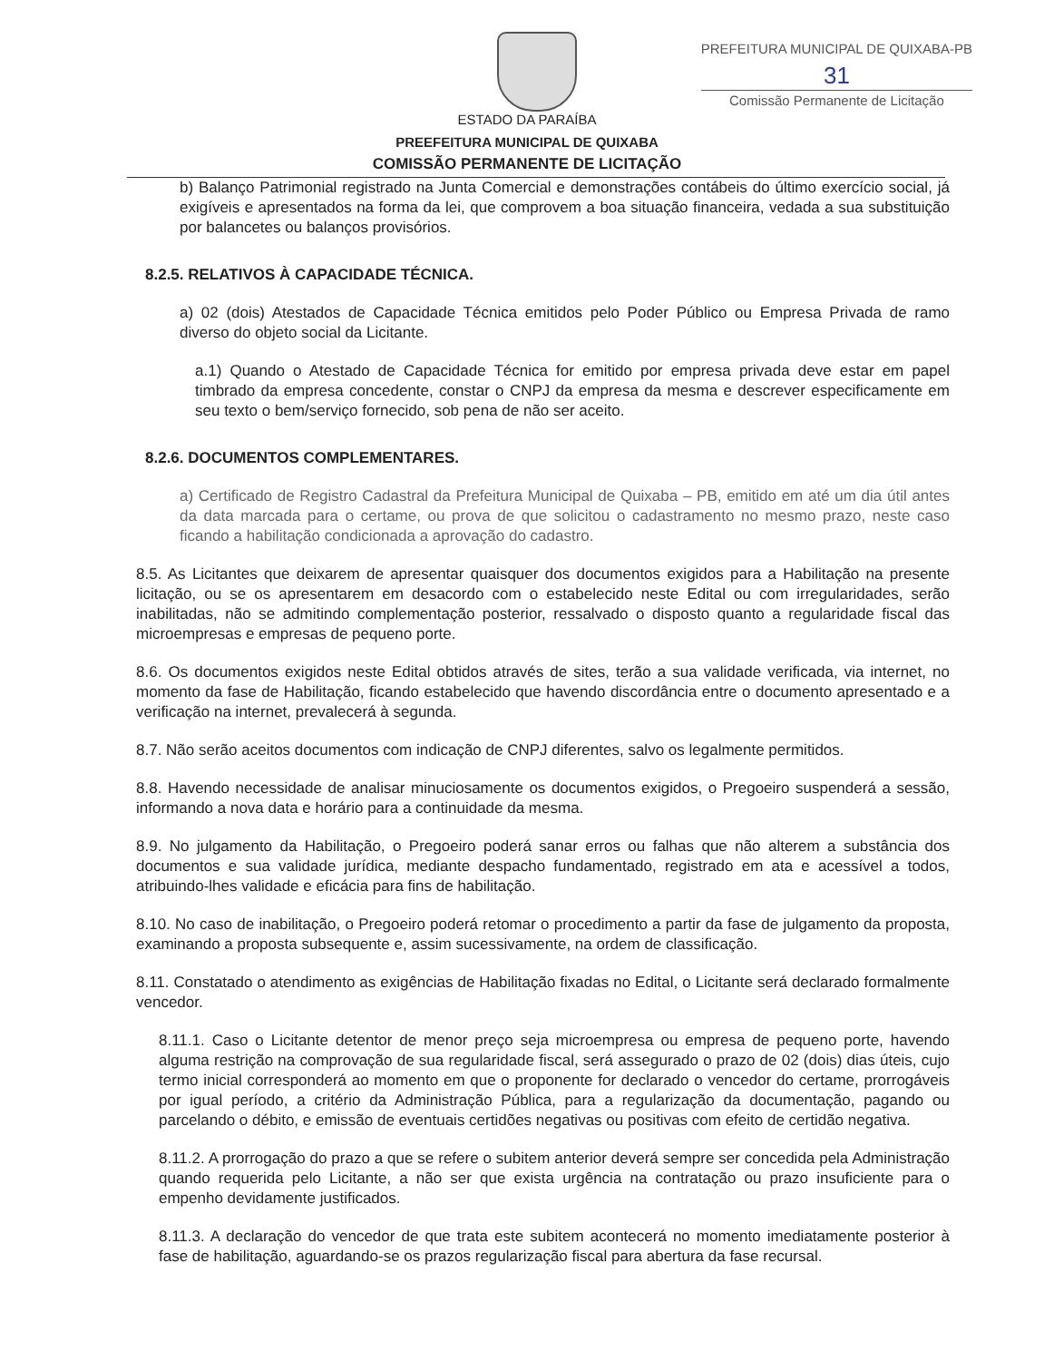PREFEITURA MUNICIPAL DE QUIXABA-PB
31
Comissão Permanente de Licitação
ESTADO DA PARAÍBA
PREEFEITURA MUNICIPAL DE QUIXABA
COMISSÃO PERMANENTE DE LICITAÇÃO
b) Balanço Patrimonial registrado na Junta Comercial e demonstrações contábeis do último exercício social, já exigíveis e apresentados na forma da lei, que comprovem a boa situação financeira, vedada a sua substituição por balancetes ou balanços provisórios.
8.2.5. RELATIVOS À CAPACIDADE TÉCNICA.
a) 02 (dois) Atestados de Capacidade Técnica emitidos pelo Poder Público ou Empresa Privada de ramo diverso do objeto social da Licitante.
a.1) Quando o Atestado de Capacidade Técnica for emitido por empresa privada deve estar em papel timbrado da empresa concedente, constar o CNPJ da empresa da mesma e descrever especificamente em seu texto o bem/serviço fornecido, sob pena de não ser aceito.
8.2.6. DOCUMENTOS COMPLEMENTARES.
a) Certificado de Registro Cadastral da Prefeitura Municipal de Quixaba – PB, emitido em até um dia útil antes da data marcada para o certame, ou prova de que solicitou o cadastramento no mesmo prazo, neste caso ficando a habilitação condicionada a aprovação do cadastro.
8.5. As Licitantes que deixarem de apresentar quaisquer dos documentos exigidos para a Habilitação na presente licitação, ou se os apresentarem em desacordo com o estabelecido neste Edital ou com irregularidades, serão inabilitadas, não se admitindo complementação posterior, ressalvado o disposto quanto a regularidade fiscal das microempresas e empresas de pequeno porte.
8.6. Os documentos exigidos neste Edital obtidos através de sites, terão a sua validade verificada, via internet, no momento da fase de Habilitação, ficando estabelecido que havendo discordância entre o documento apresentado e a verificação na internet, prevalecerá à segunda.
8.7. Não serão aceitos documentos com indicação de CNPJ diferentes, salvo os legalmente permitidos.
8.8. Havendo necessidade de analisar minuciosamente os documentos exigidos, o Pregoeiro suspenderá a sessão, informando a nova data e horário para a continuidade da mesma.
8.9. No julgamento da Habilitação, o Pregoeiro poderá sanar erros ou falhas que não alterem a substância dos documentos e sua validade jurídica, mediante despacho fundamentado, registrado em ata e acessível a todos, atribuindo-lhes validade e eficácia para fins de habilitação.
8.10. No caso de inabilitação, o Pregoeiro poderá retomar o procedimento a partir da fase de julgamento da proposta, examinando a proposta subsequente e, assim sucessivamente, na ordem de classificação.
8.11. Constatado o atendimento as exigências de Habilitação fixadas no Edital, o Licitante será declarado formalmente vencedor.
8.11.1. Caso o Licitante detentor de menor preço seja microempresa ou empresa de pequeno porte, havendo alguma restrição na comprovação de sua regularidade fiscal, será assegurado o prazo de 02 (dois) dias úteis, cujo termo inicial corresponderá ao momento em que o proponente for declarado o vencedor do certame, prorrogáveis por igual período, a critério da Administração Pública, para a regularização da documentação, pagando ou parcelando o débito, e emissão de eventuais certidões negativas ou positivas com efeito de certidão negativa.
8.11.2. A prorrogação do prazo a que se refere o subitem anterior deverá sempre ser concedida pela Administração quando requerida pelo Licitante, a não ser que exista urgência na contratação ou prazo insuficiente para o empenho devidamente justificados.
8.11.3. A declaração do vencedor de que trata este subitem acontecerá no momento imediatamente posterior à fase de habilitação, aguardando-se os prazos regularização fiscal para abertura da fase recursal.